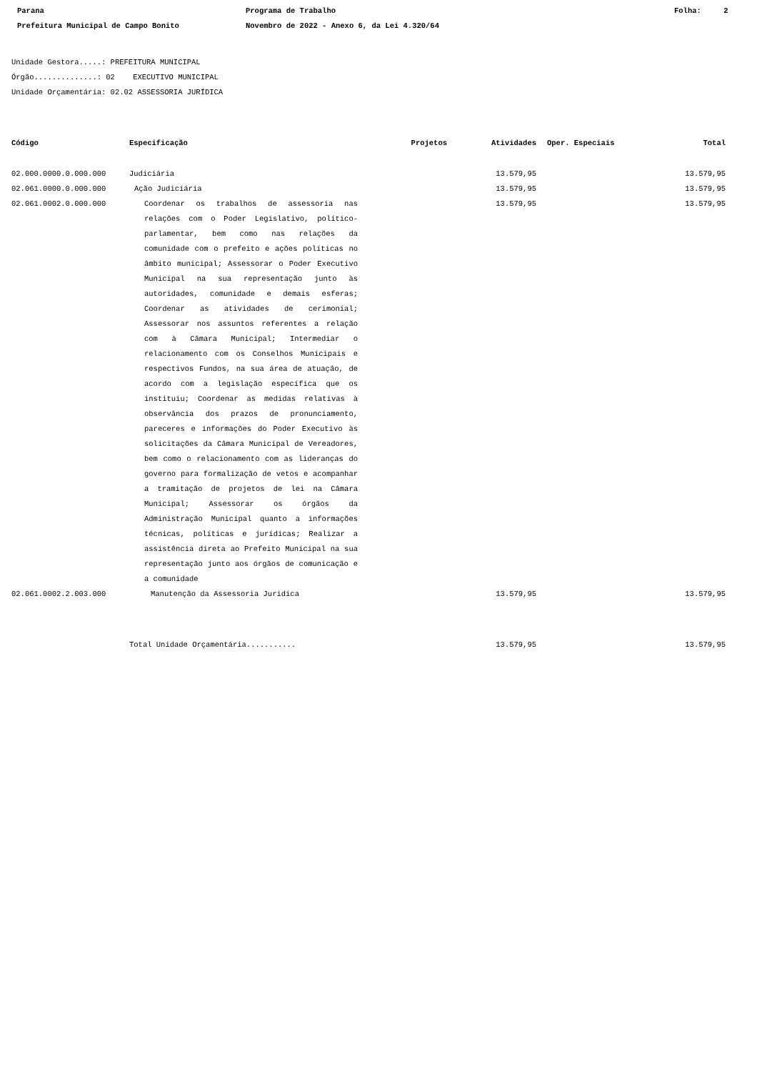Parana
Prefeitura Municipal de Campo Bonito
Programa de Trabalho
Novembro de 2022 - Anexo 6, da Lei 4.320/64
Folha: 2
Unidade Gestora.....: PREFEITURA MUNICIPAL
Órgão..............: 02 EXECUTIVO MUNICIPAL
Unidade Orçamentária: 02.02 ASSESSORIA JURÍDICA
| Código | Especificação | Projetos | Atividades | Oper. Especiais | Total |
| --- | --- | --- | --- | --- | --- |
| 02.000.0000.0.000.000 | Judiciária | | 13.579,95 | | 13.579,95 |
| 02.061.0000.0.000.000 | Ação Judiciária | | 13.579,95 | | 13.579,95 |
| 02.061.0002.0.000.000 | Coordenar os trabalhos de assessoria nas relações com o Poder Legislativo, político-parlamentar, bem como nas relações da comunidade com o prefeito e ações políticas no âmbito municipal; Assessorar o Poder Executivo Municipal na sua representação junto às autoridades, comunidade e demais esferas; Coordenar as atividades de cerimonial; Assessorar nos assuntos referentes a relação com à Câmara Municipal; Intermediar o relacionamento com os Conselhos Municipais e respectivos Fundos, na sua área de atuação, de acordo com a legislação específica que os instituiu; Coordenar as medidas relativas à observância dos prazos de pronunciamento, pareceres e informações do Poder Executivo às solicitações da Câmara Municipal de Vereadores, bem como o relacionamento com as lideranças do governo para formalização de vetos e acompanhar a tramitação de projetos de lei na Câmara Municipal; Assessorar os órgãos da Administração Municipal quanto a informações técnicas, políticas e jurídicas; Realizar a assistência direta ao Prefeito Municipal na sua representação junto aos órgãos de comunicação e a comunidade | | 13.579,95 | | 13.579,95 |
| 02.061.0002.2.003.000 | Manutenção da Assessoria Juridica | | 13.579,95 | | 13.579,95 |
| | Total Unidade Orçamentária........... | | 13.579,95 | | 13.579,95 |